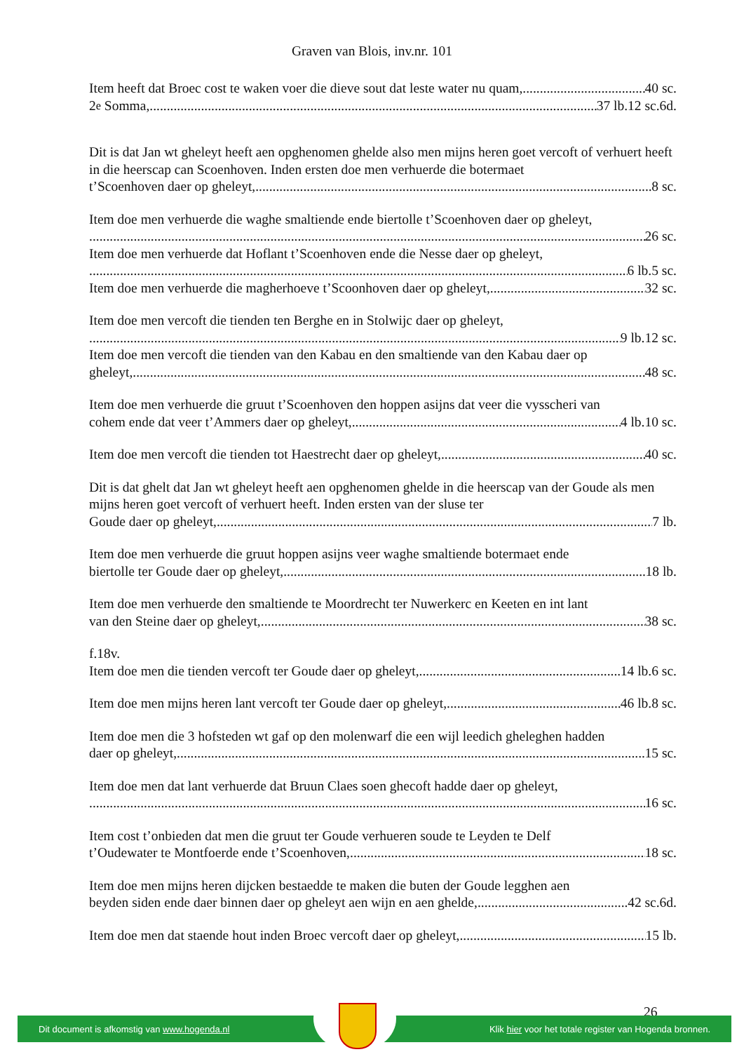Graven van Blois, inv.nr. 101
Item heeft dat Broec cost te waken voer die dieve sout dat leste water nu quam, 40 sc.
2<sup>e</sup> Somma, 37 lb.12 sc.6d.
Dit is dat Jan wt gheleyt heeft aen opghenomen ghelde also men mijns heren goet vercoft of verhuert heeft in die heerscap can Scoenhoven. Inden ersten doe men verhuerde die botermaet
t’Scoenhoven daer op gheleyt, 8 sc.
Item doe men verhuerde die waghe smaltiende ende biertolle t’Scoenhoven daer op gheleyt,
26 sc.
Item doe men verhuerde dat Hoflant t’Scoenhoven ende die Nesse daer op gheleyt,
6 lb.5 sc.
Item doe men verhuerde die magherhoeve t’Scoonhoven daer op gheleyt, 32 sc.
Item doe men vercoft die tienden ten Berghe en in Stolwijc daer op gheleyt,
9 lb.12 sc.
Item doe men vercoft die tienden van den Kabau en den smaltiende van den Kabau daer op
gheleyt, 48 sc.
Item doe men verhuerde die gruut t’Scoenhoven den hoppen asijns dat veer die vysscheri van
cohem ende dat veer t’Ammers daer op gheleyt, 4 lb.10 sc.
Item doe men vercoft die tienden tot Haestrecht daer op gheleyt, 40 sc.
Dit is dat ghelt dat Jan wt gheleyt heeft aen opghenomen ghelde in die heerscap van der Goude als men mijns heren goet vercoft of verhuert heeft. Inden ersten van der sluse ter
Goude daer op gheleyt, 7 lb.
Item doe men verhuerde die gruut hoppen asijns veer waghe smaltiende botermaet ende
biertolle ter Goude daer op gheleyt, 18 lb.
Item doe men verhuerde den smaltiende te Moordrecht ter Nuwerkerc en Keeten en int lant
van den Steine daer op gheleyt, 38 sc.
f.18v.
Item doe men die tienden vercoft ter Goude daer op gheleyt, 14 lb.6 sc.
Item doe men mijns heren lant vercoft ter Goude daer op gheleyt, 46 lb.8 sc.
Item doe men die 3 hofsteden wt gaf op den molenwarf die een wijl leedich gheleghen hadden
daer op gheleyt, 15 sc.
Item doe men dat lant verhuerde dat Bruun Claes soen ghecoft hadde daer op gheleyt,
16 sc.
Item cost t’onbieden dat men die gruut ter Goude verhueren soude te Leyden te Delf
t’Oudewater te Montfoerde ende t’Scoenhoven, 18 sc.
Item doe men mijns heren dijcken bestaedde te maken die buten der Goude legghen aen
beyden siden ende daer binnen daer op gheleyt aen wijn en aen ghelde, 42 sc.6d.
Item doe men dat staende hout inden Broec vercoft daer op gheleyt, 15 lb.
26
Dit document is afkomstig van www.hogenda.nl Klik hier voor het totale register van Hogenda bronnen.